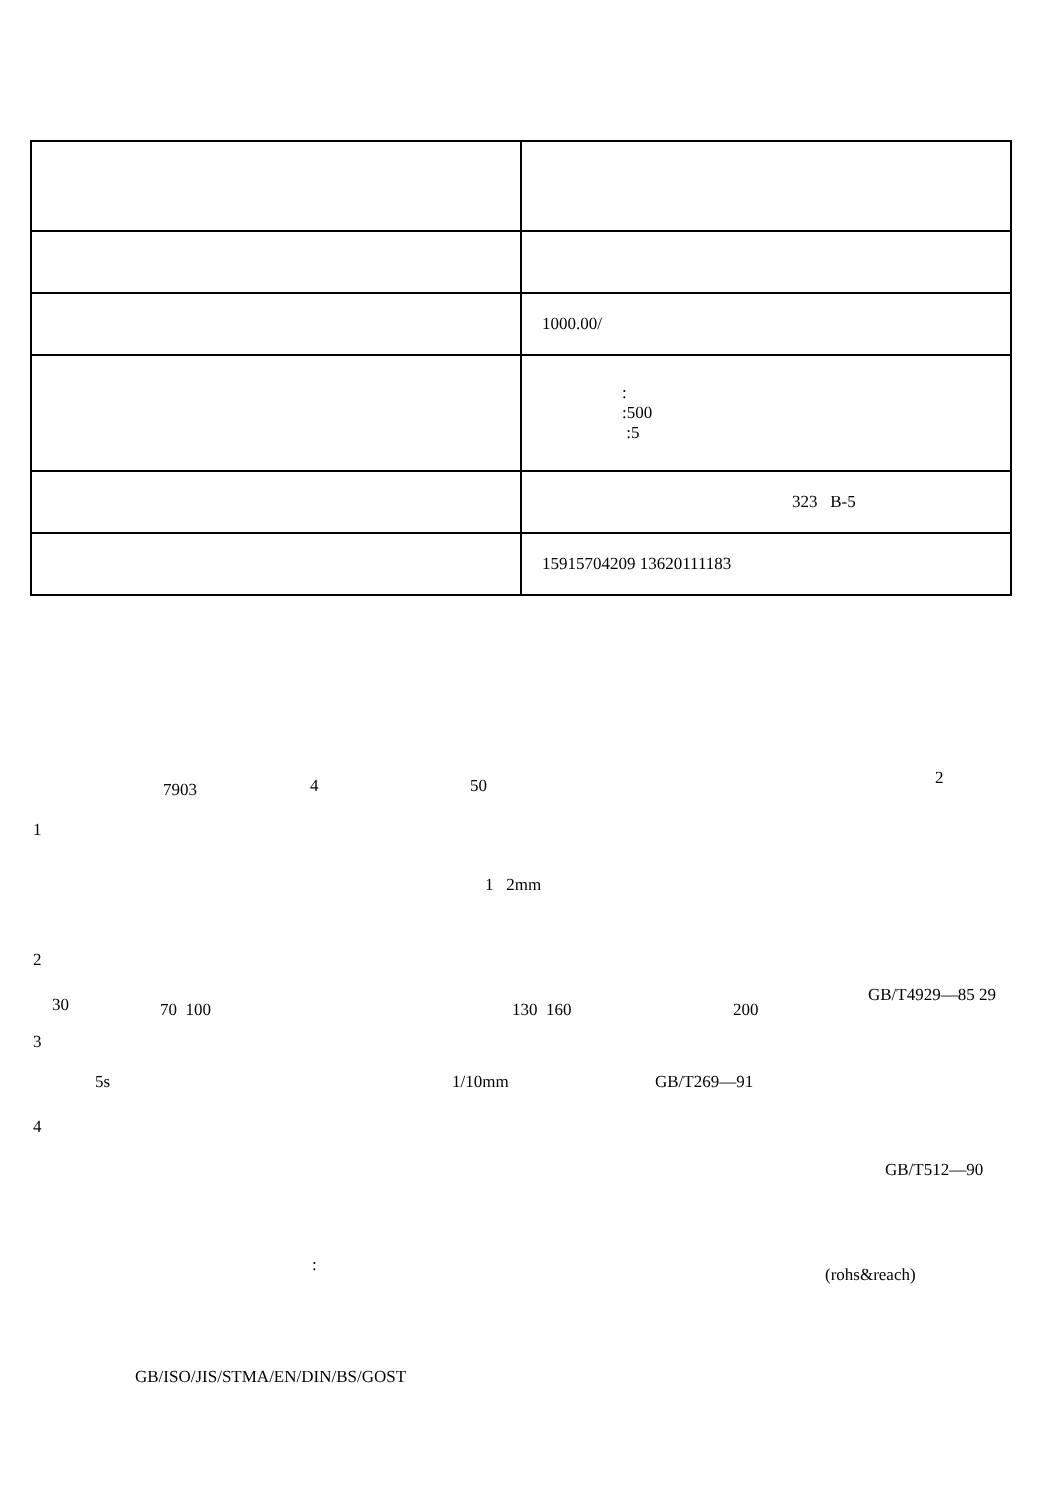| | 1000.00/ |
| | : :500 :5 |
| | 323 B-5 |
| | 15915704209 13620111183 |
7903 4 50 2
1
1 2mm
2
30 70 100 130 160 200
GB/T4929—85 29
3
5s 1/10mm GB/T269—91
4
GB/T512—90
: (rohs&reach)
GB/ISO/JIS/STMA/EN/DIN/BS/GOST